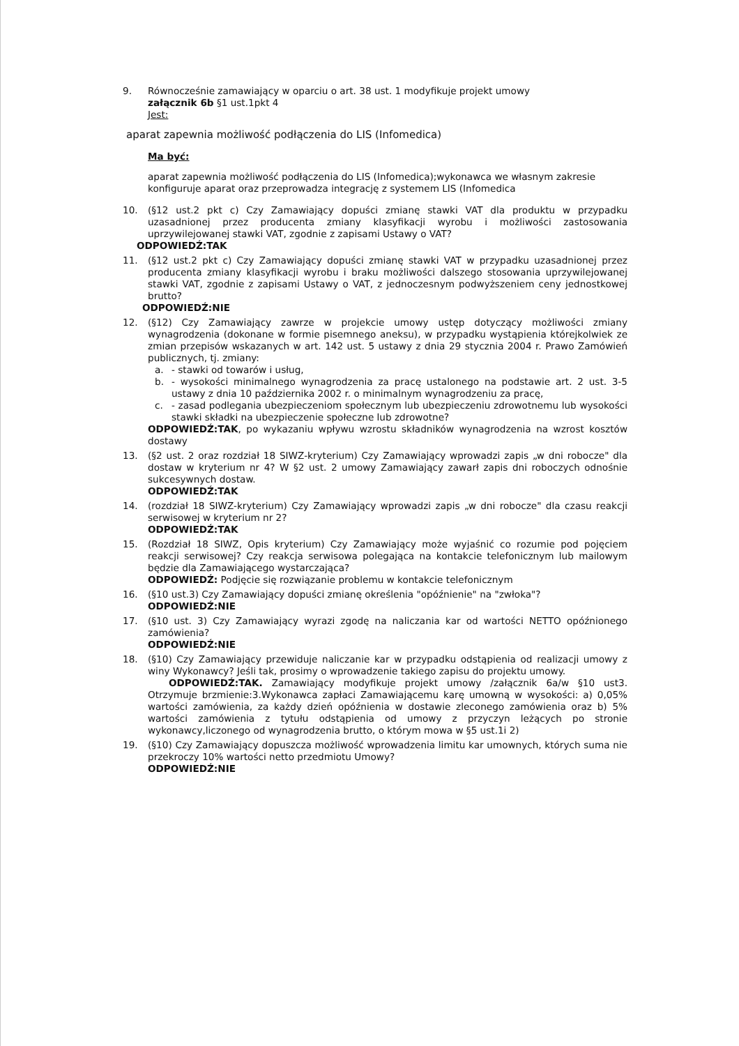9. Równocześnie zamawiający w oparciu o art. 38 ust. 1 modyfikuje projekt umowy
załącznik 6b §1 ust.1pkt 4
Jest:
aparat zapewnia możliwość podłączenia do LIS (Infomedica)
Ma być:
aparat zapewnia możliwość podłączenia do LIS (Infomedica);wykonawca we własnym zakresie konfiguruje aparat oraz przeprowadza integrację z systemem LIS (Infomedica
10. (§12 ust.2 pkt c) Czy Zamawiający dopuści zmianę stawki VAT dla produktu w przypadku uzasadnionej przez producenta zmiany klasyfikacji wyrobu i możliwości zastosowania uprzywilejowanej stawki VAT, zgodnie z zapisami Ustawy o VAT?
ODPOWIEDŹ:TAK
11. (§12 ust.2 pkt c) Czy Zamawiający dopuści zmianę stawki VAT w przypadku uzasadnionej przez producenta zmiany klasyfikacji wyrobu i braku możliwości dalszego stosowania uprzywilejowanej stawki VAT, zgodnie z zapisami Ustawy o VAT, z jednoczesnym podwyższeniem ceny jednostkowej brutto?
ODPOWIEDŹ:NIE
12. (§12) Czy Zamawiający zawrze w projekcie umowy ustęp dotyczący możliwości zmiany wynagrodzenia (dokonane w formie pisemnego aneksu), w przypadku wystąpienia którejkolwiek ze zmian przepisów wskazanych w art. 142 ust. 5 ustawy z dnia 29 stycznia 2004 r. Prawo Zamówień publicznych, tj. zmiany:
a. - stawki od towarów i usług,
b. - wysokości minimalnego wynagrodzenia za pracę ustalonego na podstawie art. 2 ust. 3-5 ustawy z dnia 10 października 2002 r. o minimalnym wynagrodzeniu za pracę,
c. - zasad podlegania ubezpieczeniom społecznym lub ubezpieczeniu zdrowotnemu lub wysokości stawki składki na ubezpieczenie społeczne lub zdrowotne?
ODPOWIEDŹ:TAK, po wykazaniu wpływu wzrostu składników wynagrodzenia na wzrost kosztów dostawy
13. (§2 ust. 2 oraz rozdział 18 SIWZ-kryterium) Czy Zamawiający wprowadzi zapis „w dni robocze" dla dostaw w kryterium nr 4? W §2 ust. 2 umowy Zamawiający zawarł zapis dni roboczych odnośnie sukcesywnych dostaw.
ODPOWIEDŹ:TAK
14. (rozdział 18 SIWZ-kryterium) Czy Zamawiający wprowadzi zapis „w dni robocze" dla czasu reakcji serwisowej w kryterium nr 2?
ODPOWIEDŹ:TAK
15. (Rozdział 18 SIWZ, Opis kryterium) Czy Zamawiający może wyjaśnić co rozumie pod pojęciem reakcji serwisowej? Czy reakcja serwisowa polegająca na kontakcie telefonicznym lub mailowym będzie dla Zamawiającego wystarczająca?
ODPOWIEDŹ: Podjęcie się rozwiązanie problemu w kontakcie telefonicznym
16. (§10 ust.3) Czy Zamawiający dopuści zmianę określenia "opóźnienie" na "zwłoka"?
ODPOWIEDŹ:NIE
17. (§10 ust. 3) Czy Zamawiający wyrazi zgodę na naliczania kar od wartości NETTO opóźnionego zamówienia?
ODPOWIEDŹ:NIE
18. (§10) Czy Zamawiający przewiduje naliczanie kar w przypadku odstąpienia od realizacji umowy z winy Wykonawcy? Jeśli tak, prosimy o wprowadzenie takiego zapisu do projektu umowy.
ODPOWIEDŹ:TAK. Zamawiający modyfikuje projekt umowy /załącznik 6a/w §10 ust3. Otrzymuje brzmienie:3.Wykonawca zapłaci Zamawiającemu karę umowną w wysokości: a) 0,05% wartości zamówienia, za każdy dzień opóźnienia w dostawie zleconego zamówienia oraz b) 5% wartości zamówienia z tytułu odstąpienia od umowy z przyczyn leżących po stronie wykonawcy,liczonego od wynagrodzenia brutto, o którym mowa w §5 ust.1i 2)
19. (§10) Czy Zamawiający dopuszcza możliwość wprowadzenia limitu kar umownych, których suma nie przekroczy 10% wartości netto przedmiotu Umowy?
ODPOWIEDŹ:NIE